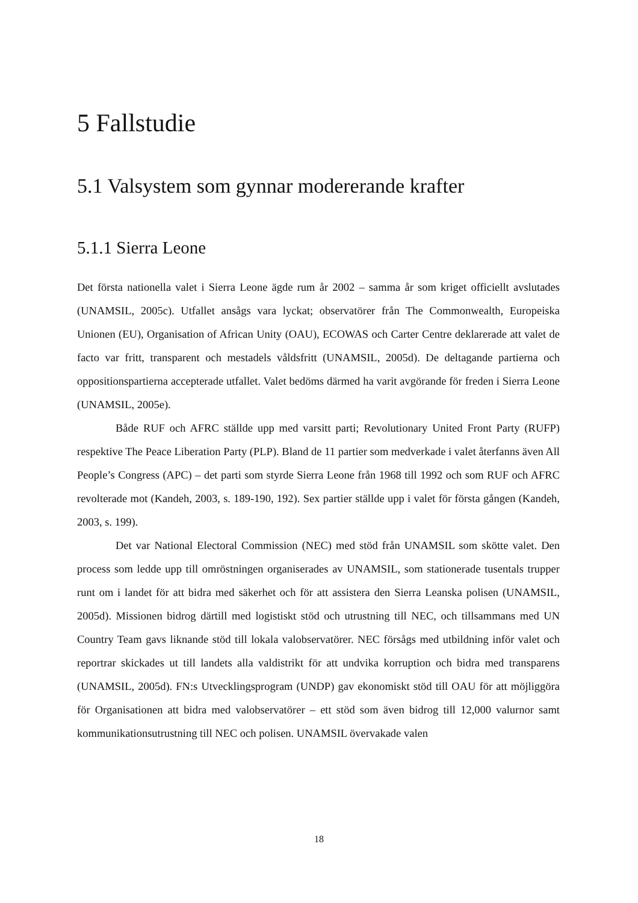5 Fallstudie
5.1 Valsystem som gynnar modererande krafter
5.1.1 Sierra Leone
Det första nationella valet i Sierra Leone ägde rum år 2002 – samma år som kriget officiellt avslutades (UNAMSIL, 2005c). Utfallet ansågs vara lyckat; observatörer från The Commonwealth, Europeiska Unionen (EU), Organisation of African Unity (OAU), ECOWAS och Carter Centre deklarerade att valet de facto var fritt, transparent och mestadels våldsfritt (UNAMSIL, 2005d). De deltagande partierna och oppositionspartierna accepterade utfallet. Valet bedöms därmed ha varit avgörande för freden i Sierra Leone (UNAMSIL, 2005e).
Både RUF och AFRC ställde upp med varsitt parti; Revolutionary United Front Party (RUFP) respektive The Peace Liberation Party (PLP). Bland de 11 partier som medverkade i valet återfanns även All People’s Congress (APC) – det parti som styrde Sierra Leone från 1968 till 1992 och som RUF och AFRC revolterade mot (Kandeh, 2003, s. 189-190, 192). Sex partier ställde upp i valet för första gången (Kandeh, 2003, s. 199).
Det var National Electoral Commission (NEC) med stöd från UNAMSIL som skötte valet. Den process som ledde upp till omröstningen organiserades av UNAMSIL, som stationerade tusentals trupper runt om i landet för att bidra med säkerhet och för att assistera den Sierra Leanska polisen (UNAMSIL, 2005d). Missionen bidrog därtill med logistiskt stöd och utrustning till NEC, och tillsammans med UN Country Team gavs liknande stöd till lokala valobservatörer. NEC försågs med utbildning inför valet och reportrar skickades ut till landets alla valdistrikt för att undvika korruption och bidra med transparens (UNAMSIL, 2005d). FN:s Utvecklingsprogram (UNDP) gav ekonomiskt stöd till OAU för att möjliggöra för Organisationen att bidra med valobservatörer – ett stöd som även bidrog till 12,000 valurnor samt kommunikationsutrustning till NEC och polisen. UNAMSIL övervakade valen
18